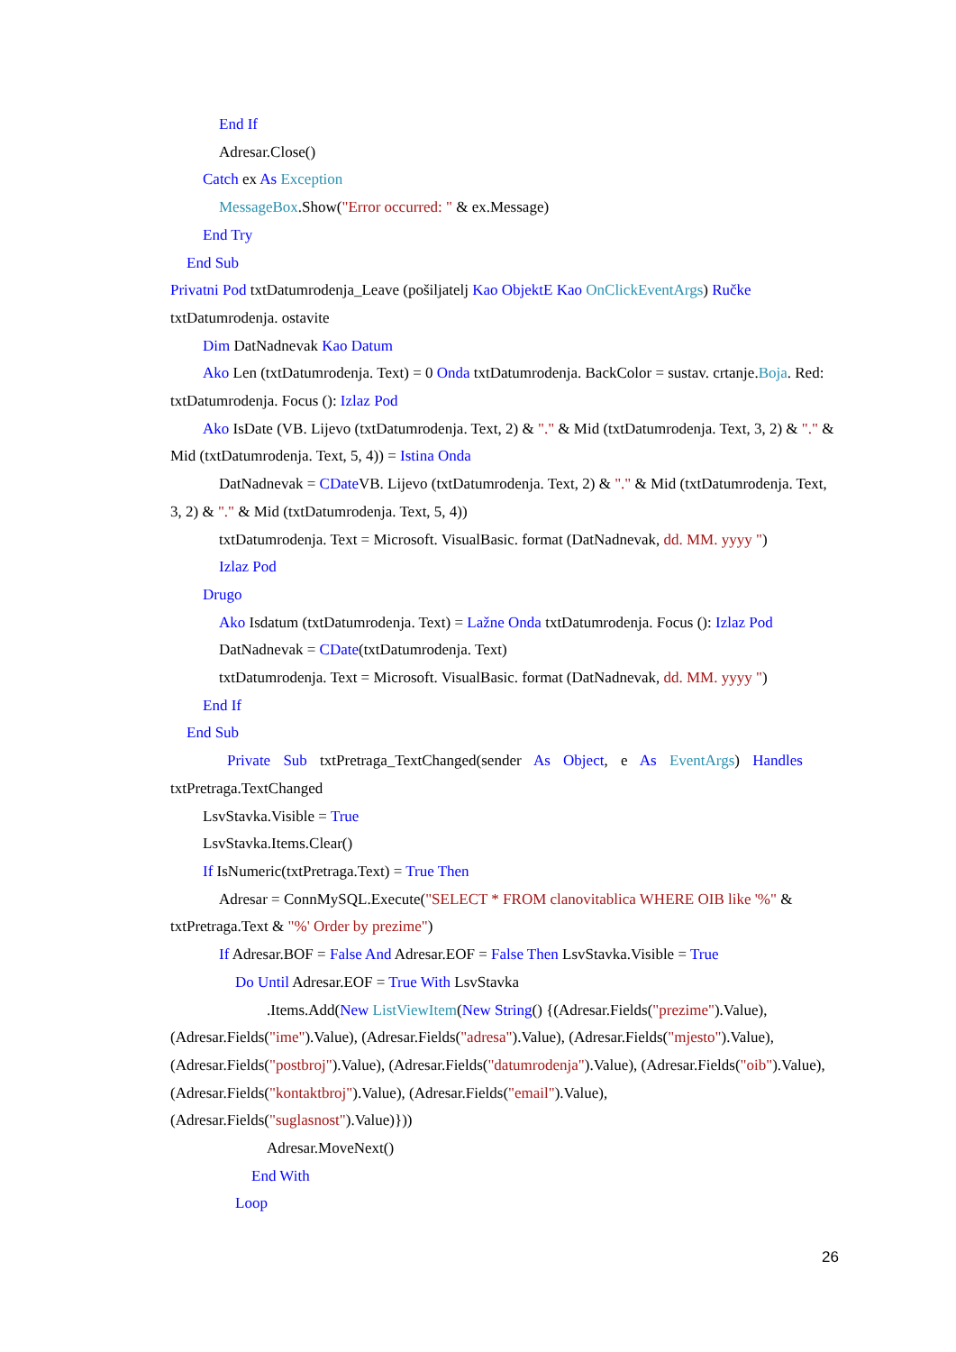End If
Adresar.Close()
Catch ex As Exception
MessageBox.Show("Error occurred: " & ex.Message)
End Try
End Sub
Privatni Pod txtDatumrodenja_Leave (pošiljatelj Kao ObjektE Kao OnClickEventArgs) Ručke txtDatumrodenja. ostavite
Dim DatNadnevak Kao Datum
Ako Len (txtDatumrodenja. Text) = 0 Onda txtDatumrodenja. BackColor = sustav. crtanje.Boja. Red: txtDatumrodenja. Focus (): Izlaz Pod
Ako IsDate (VB. Lijevo (txtDatumrodenja. Text, 2) & "." & Mid (txtDatumrodenja. Text, 3, 2) & "." & Mid (txtDatumrodenja. Text, 5, 4)) = Istina Onda
DatNadnevak = CDate VB. Lijevo (txtDatumrodenja. Text, 2) & "." & Mid (txtDatumrodenja. Text, 3, 2) & "." & Mid (txtDatumrodenja. Text, 5, 4))
txtDatumrodenja. Text = Microsoft. VisualBasic. format (DatNadnevak, dd. MM. yyyy ")
Izlaz Pod
Drugo
Ako Isdatum (txtDatumrodenja. Text) = Lažne Onda txtDatumrodenja. Focus (): Izlaz Pod
DatNadnevak = CDate(txtDatumrodenja. Text)
txtDatumrodenja. Text = Microsoft. VisualBasic. format (DatNadnevak, dd. MM. yyyy ")
End If
End Sub
Private Sub txtPretraga_TextChanged(sender As Object, e As EventArgs) Handles txtPretraga.TextChanged
LsvStavka.Visible = True
LsvStavka.Items.Clear()
If IsNumeric(txtPretraga.Text) = True Then
Adresar = ConnMySQL.Execute("SELECT * FROM clanovitablica WHERE OIB like '%" & txtPretraga.Text & "%' Order by prezime")
If Adresar.BOF = False And Adresar.EOF = False Then LsvStavka.Visible = True
Do Until Adresar.EOF = True With LsvStavka
.Items.Add(New ListViewItem(New String() {(Adresar.Fields("prezime").Value), (Adresar.Fields("ime").Value), (Adresar.Fields("adresa").Value), (Adresar.Fields("mjesto").Value), (Adresar.Fields("postbroj").Value), (Adresar.Fields("datumrodenja").Value), (Adresar.Fields("oib").Value), (Adresar.Fields("kontaktbroj").Value), (Adresar.Fields("email").Value), (Adresar.Fields("suglasnost").Value)}))
Adresar.MoveNext()
End With
Loop
26